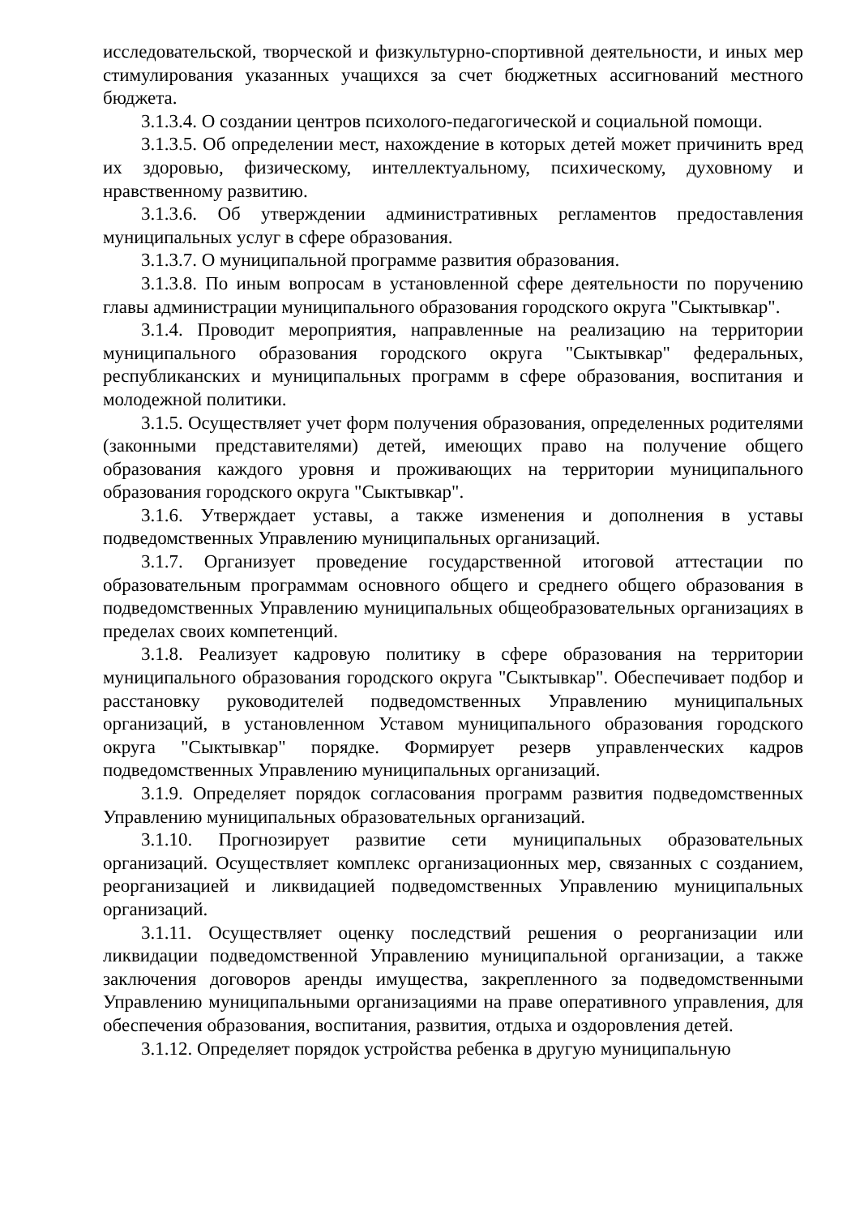исследовательской, творческой и физкультурно-спортивной деятельности, и иных мер стимулирования указанных учащихся за счет бюджетных ассигнований местного бюджета.
3.1.3.4. О создании центров психолого-педагогической и социальной помощи.
3.1.3.5. Об определении мест, нахождение в которых детей может причинить вред их здоровью, физическому, интеллектуальному, психическому, духовному и нравственному развитию.
3.1.3.6. Об утверждении административных регламентов предоставления муниципальных услуг в сфере образования.
3.1.3.7. О муниципальной программе развития образования.
3.1.3.8. По иным вопросам в установленной сфере деятельности по поручению главы администрации муниципального образования городского округа "Сыктывкар".
3.1.4. Проводит мероприятия, направленные на реализацию на территории муниципального образования городского округа "Сыктывкар" федеральных, республиканских и муниципальных программ в сфере образования, воспитания и молодежной политики.
3.1.5. Осуществляет учет форм получения образования, определенных родителями (законными представителями) детей, имеющих право на получение общего образования каждого уровня и проживающих на территории муниципального образования городского округа "Сыктывкар".
3.1.6. Утверждает уставы, а также изменения и дополнения в уставы подведомственных Управлению муниципальных организаций.
3.1.7. Организует проведение государственной итоговой аттестации по образовательным программам основного общего и среднего общего образования в подведомственных Управлению муниципальных общеобразовательных организациях в пределах своих компетенций.
3.1.8. Реализует кадровую политику в сфере образования на территории муниципального образования городского округа "Сыктывкар". Обеспечивает подбор и расстановку руководителей подведомственных Управлению муниципальных организаций, в установленном Уставом муниципального образования городского округа "Сыктывкар" порядке. Формирует резерв управленческих кадров подведомственных Управлению муниципальных организаций.
3.1.9. Определяет порядок согласования программ развития подведомственных Управлению муниципальных образовательных организаций.
3.1.10. Прогнозирует развитие сети муниципальных образовательных организаций. Осуществляет комплекс организационных мер, связанных с созданием, реорганизацией и ликвидацией подведомственных Управлению муниципальных организаций.
3.1.11. Осуществляет оценку последствий решения о реорганизации или ликвидации подведомственной Управлению муниципальной организации, а также заключения договоров аренды имущества, закрепленного за подведомственными Управлению муниципальными организациями на праве оперативного управления, для обеспечения образования, воспитания, развития, отдыха и оздоровления детей.
3.1.12. Определяет порядок устройства ребенка в другую муниципальную